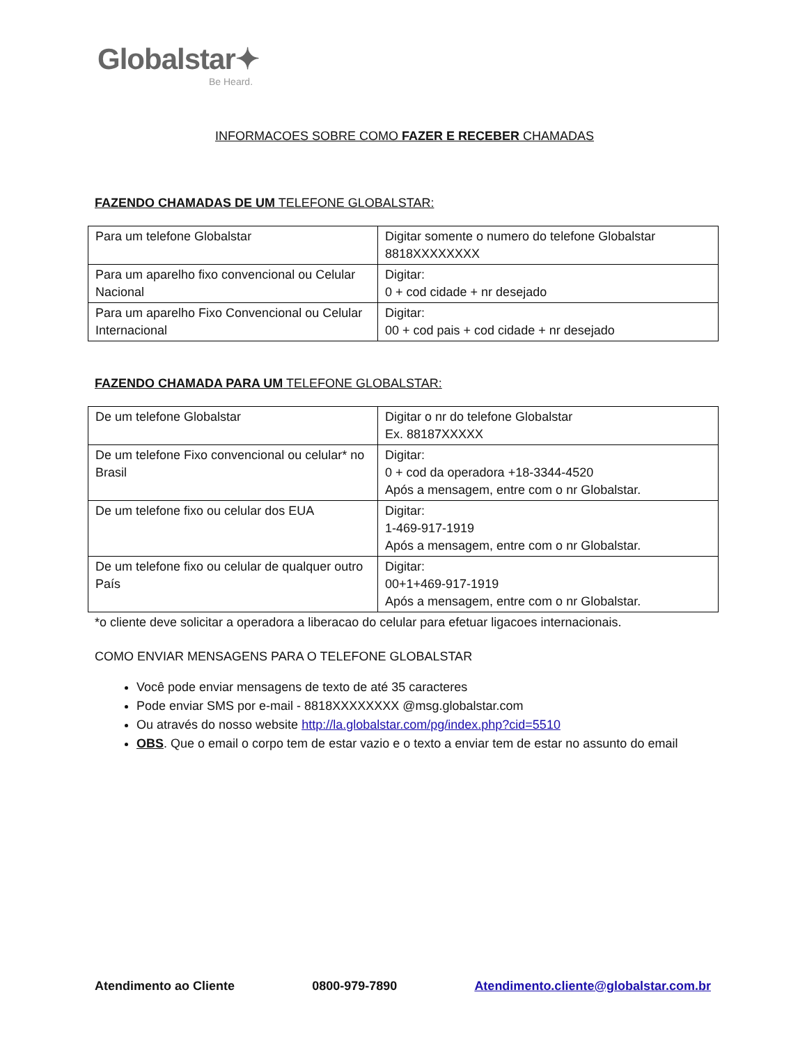Globalstar✦
Be Heard.
INFORMACOES SOBRE COMO FAZER E RECEBER CHAMADAS
FAZENDO CHAMADAS DE UM TELEFONE GLOBALSTAR:
| Para um telefone Globalstar | Digitar somente o numero do telefone Globalstar 8818XXXXXXXX |
| Para um aparelho fixo convencional ou Celular Nacional | Digitar: 0 + cod cidade + nr desejado |
| Para um aparelho Fixo Convencional ou Celular Internacional | Digitar: 00 + cod pais + cod cidade + nr desejado |
FAZENDO CHAMADA PARA UM TELEFONE GLOBALSTAR:
| De um telefone Globalstar | Digitar o nr do telefone Globalstar Ex. 88187XXXXX |
| De um telefone Fixo convencional ou celular* no Brasil | Digitar: 0 + cod da operadora +18-3344-4520 Após a mensagem, entre com o nr Globalstar. |
| De um telefone fixo ou celular dos EUA | Digitar: 1-469-917-1919 Após a mensagem, entre com o nr Globalstar. |
| De um telefone fixo ou celular de qualquer outro País | Digitar: 00+1+469-917-1919 Após a mensagem, entre com o nr Globalstar. |
*o cliente deve solicitar a operadora a liberacao do celular para efetuar ligacoes internacionais.
COMO ENVIAR MENSAGENS PARA O TELEFONE GLOBALSTAR
Você pode enviar mensagens de texto de até 35 caracteres
Pode enviar SMS por e-mail - 8818XXXXXXXX @msg.globalstar.com
Ou através do nosso website http://la.globalstar.com/pg/index.php?cid=5510
OBS. Que o email o corpo tem de estar vazio e o texto a enviar tem de estar no assunto do email
Atendimento ao Cliente 0800-979-7890 Atendimento.cliente@globalstar.com.br